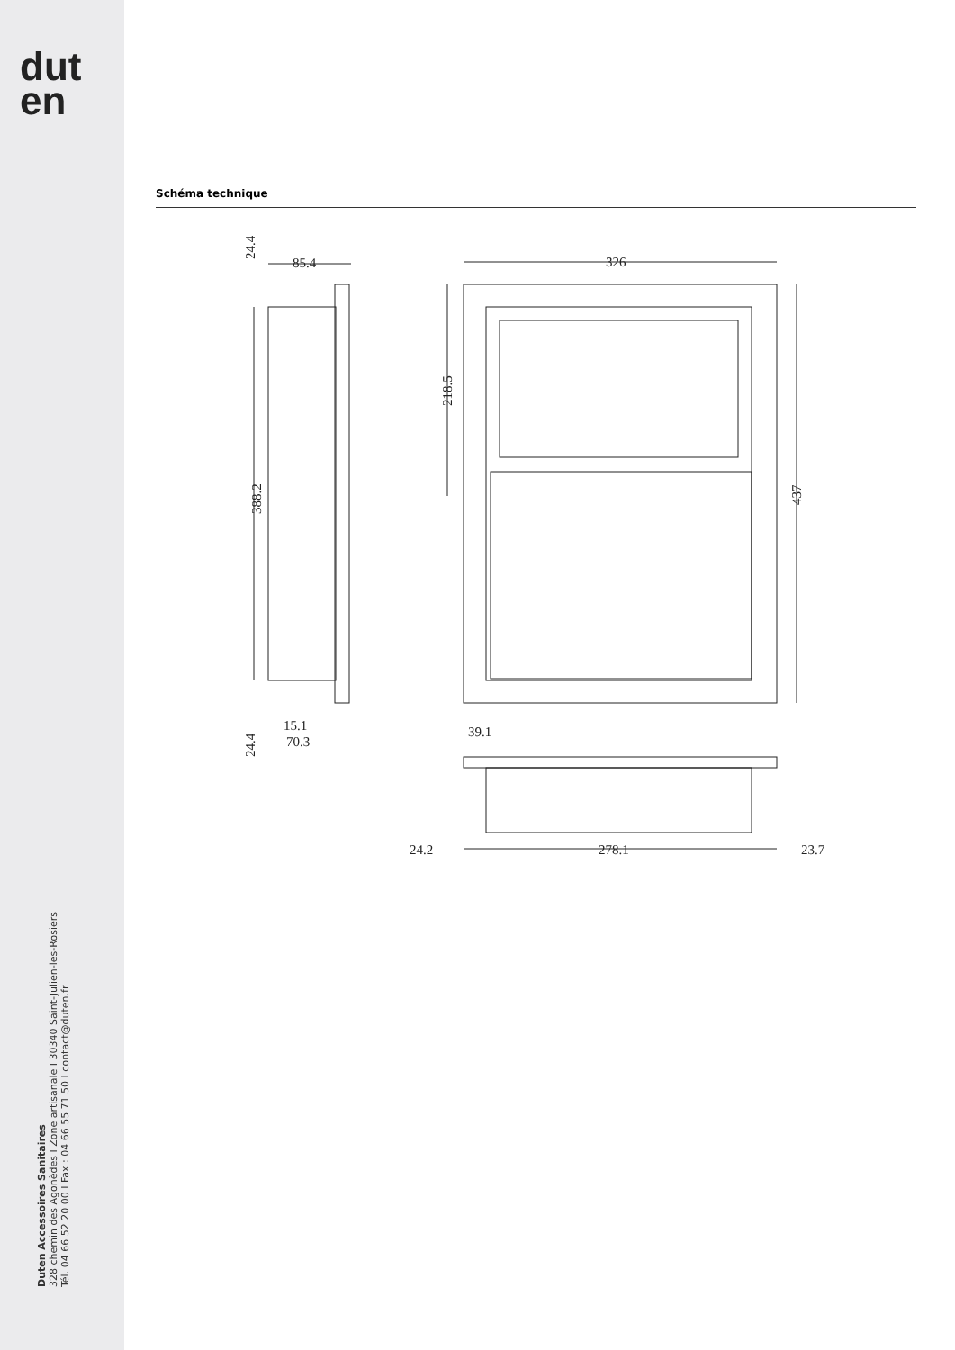dut
en
Duten Accessoires Sanitaires
328 chemin des Agonèdes I Zone artisanale I 30340 Saint-Julien-les-Rosiers
Tél. 04 66 52 20 00 I Fax : 04 66 55 71 50 I contact@duten.fr
Schéma technique
85.4
326
24.4
388.2
218.5
437
15.1
70.3
24.4
39.1
24.2
278.1
23.7